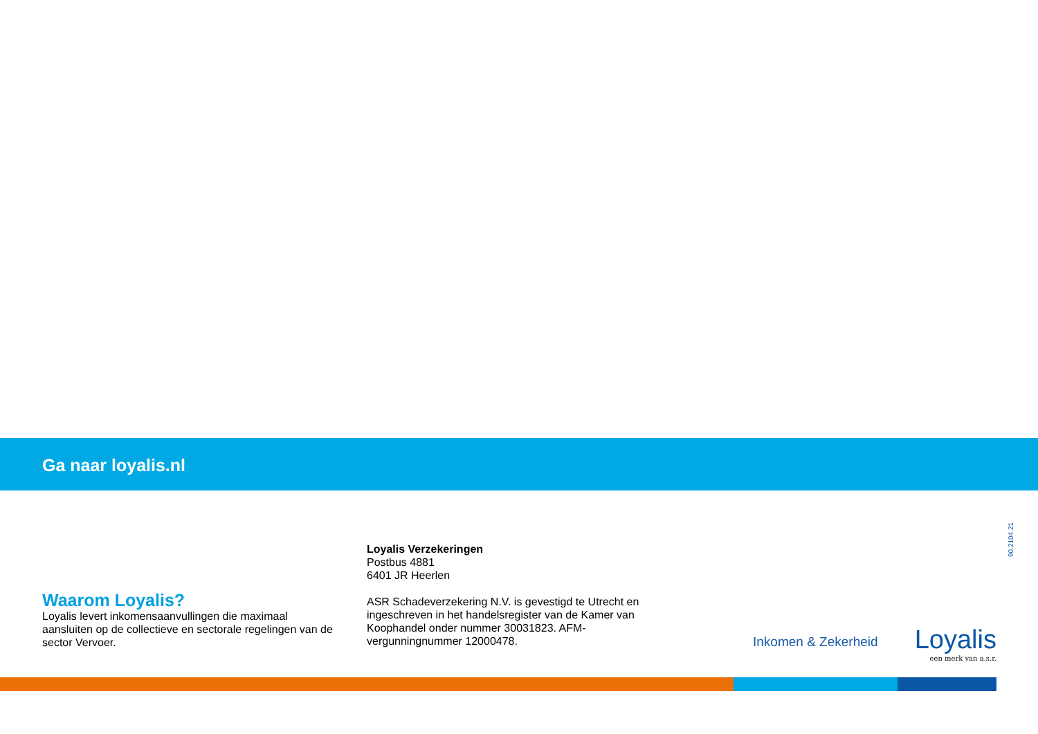Ga naar loyalis.nl
90.2104.21
Waarom Loyalis?
Loyalis levert inkomensaanvullingen die maximaal aansluiten op de collectieve en sectorale regelingen van de sector Vervoer.
Loyalis Verzekeringen
Postbus 4881
6401 JR Heerlen
ASR Schadeverzekering N.V. is gevestigd te Utrecht en ingeschreven in het handelsregister van de Kamer van Koophandel onder nummer 30031823. AFM-vergunningnummer 12000478.
Inkomen & Zekerheid
Loyalis
een merk van a.s.r.